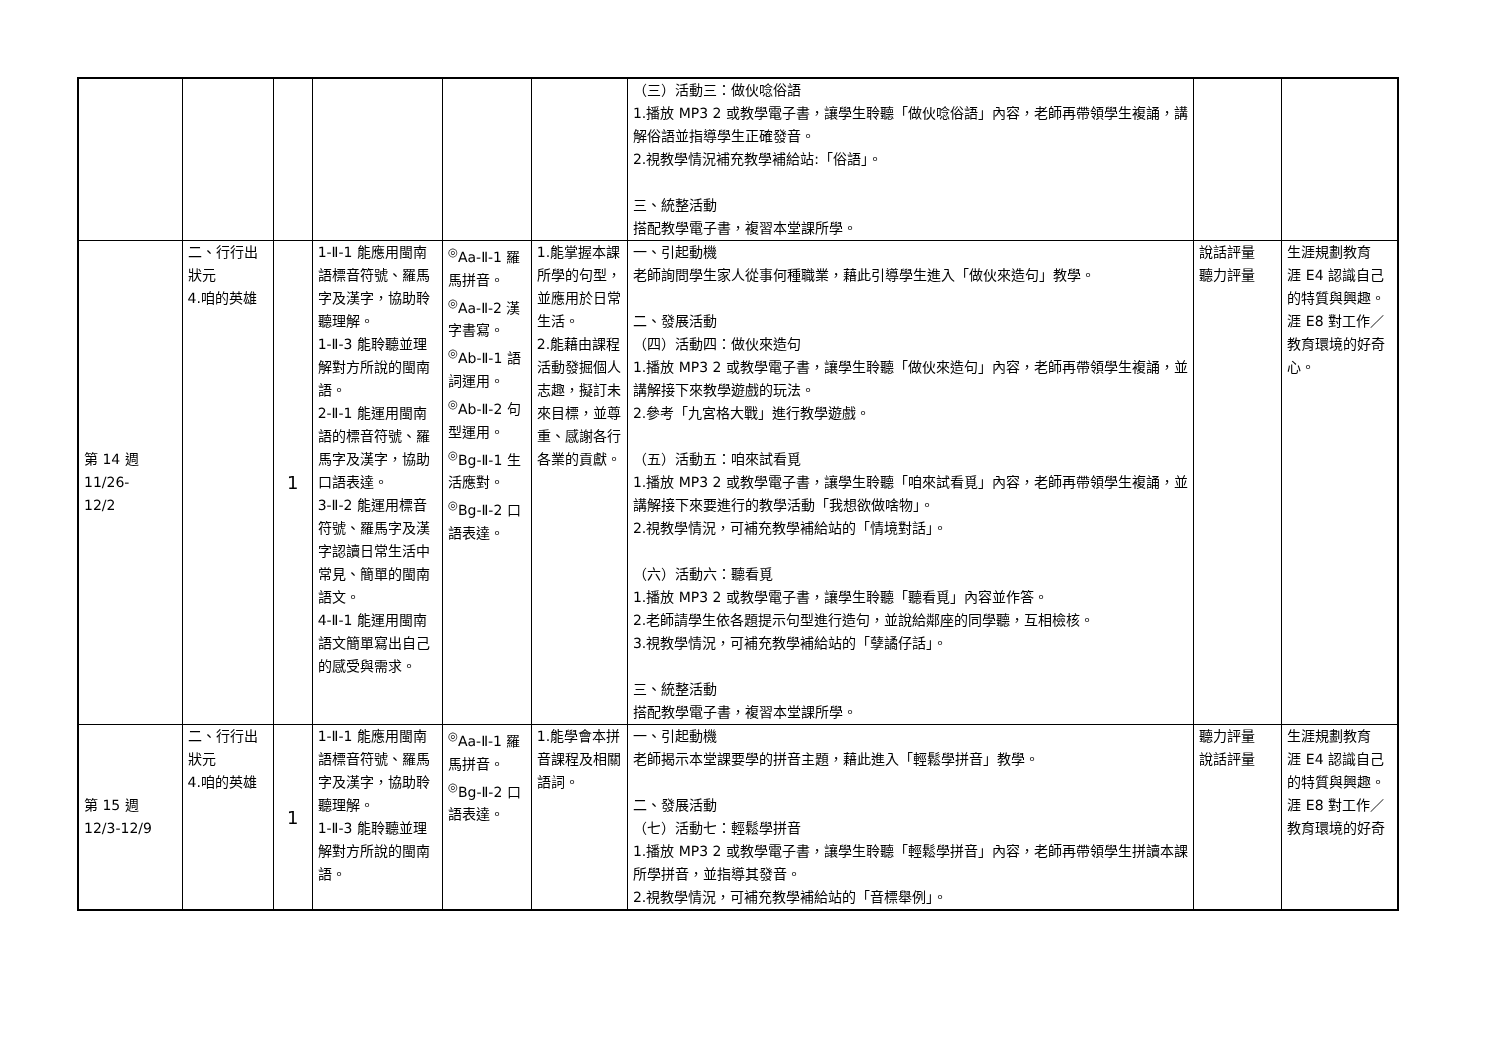| | | | | | | （三）活動三：做伙唸俗語 1.播放 MP3 2 或教學電子書，讓學生聆聽「做伙唸俗語」內容，老師再帶領學生複誦，講解俗語並指導學生正確發音。 2.視教學情況補充教學補給站:「俗語」。 三、統整活動 搭配教學電子書，複習本堂課所學。 | | |
| 第 14 週 11/26- 12/2 | 二、行行出狀元 4.咱的英雄 | 1 | 1-Ⅱ-1 能應用閩南語標音符號、羅馬字及漢字，協助聆聽理解。 1-Ⅱ-3 能聆聽並理解對方所說的閩南語。 2-Ⅱ-1 能運用閩南語的標音符號、羅馬字及漢字，協助口語表達。 3-Ⅱ-2 能運用標音符號、羅馬字及漢字認讀日常生活中常見、簡單的閩南語文。 4-Ⅱ-1 能運用閩南語文簡單寫出自己的感受與需求。 | <sup>◎</sup>Aa-Ⅱ-1 羅馬拼音。 <sup>◎</sup>Aa-Ⅱ-2 漢字書寫。 <sup>◎</sup>Ab-Ⅱ-1 語詞運用。 <sup>◎</sup>Ab-Ⅱ-2 句型運用。 <sup>◎</sup>Bg-Ⅱ-1 生活應對。 <sup>◎</sup>Bg-Ⅱ-2 口語表達。 | 1.能掌握本課所學的句型，並應用於日常生活。 2.能藉由課程活動發掘個人志趣，擬訂未來目標，並尊重、感謝各行各業的貢獻。 | 一、引起動機 老師詢問學生家人從事何種職業，藉此引導學生進入「做伙來造句」教學。 二、發展活動 （四）活動四：做伙來造句 1.播放 MP3 2 或教學電子書，讓學生聆聽「做伙來造句」內容，老師再帶領學生複誦，並講解接下來教學遊戲的玩法。 2.參考「九宮格大戰」進行教學遊戲。 （五）活動五：咱來試看覓 1.播放 MP3 2 或教學電子書，讓學生聆聽「咱來試看覓」內容，老師再帶領學生複誦，並講解接下來要進行的教學活動「我想欲做啥物」。 2.視教學情況，可補充教學補給站的「情境對話」。 （六）活動六：聽看覓 1.播放 MP3 2 或教學電子書，讓學生聆聽「聽看覓」內容並作答。 2.老師請學生依各題提示句型進行造句，並說給鄰座的同學聽，互相檢核。 3.視教學情況，可補充教學補給站的「孽譎仔話」。 三、統整活動 搭配教學電子書，複習本堂課所學。 | 說話評量 聽力評量 | 生涯規劃教育 涯 E4 認識自己的特質與興趣。 涯 E8 對工作／教育環境的好奇心。 |
| 第 15 週 12/3-12/9 | 二、行行出狀元 4.咱的英雄 | 1 | 1-Ⅱ-1 能應用閩南語標音符號、羅馬字及漢字，協助聆聽理解。 1-Ⅱ-3 能聆聽並理解對方所說的閩南語。 | <sup>◎</sup>Aa-Ⅱ-1 羅馬拼音。 <sup>◎</sup>Bg-Ⅱ-2 口語表達。 | 1.能學會本拼音課程及相關語詞。 | 一、引起動機 老師揭示本堂課要學的拼音主題，藉此進入「輕鬆學拼音」教學。 二、發展活動 （七）活動七：輕鬆學拼音 1.播放 MP3 2 或教學電子書，讓學生聆聽「輕鬆學拼音」內容，老師再帶領學生拼讀本課所學拼音，並指導其發音。 2.視教學情況，可補充教學補給站的「音標舉例」。 | 聽力評量 說話評量 | 生涯規劃教育 涯 E4 認識自己的特質與興趣。 涯 E8 對工作／教育環境的好奇 |